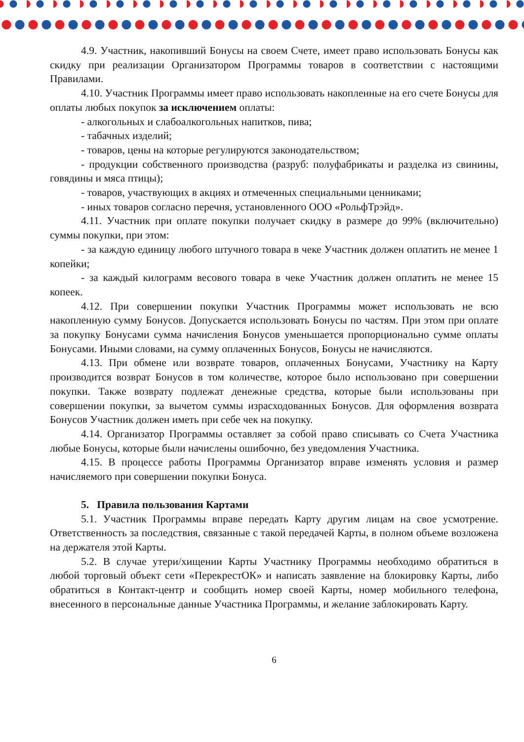4.9. Участник, накопивший Бонусы на своем Счете, имеет право использовать Бонусы как скидку при реализации Организатором Программы товаров в соответствии с настоящими Правилами.
4.10. Участник Программы имеет право использовать накопленные на его счете Бонусы для оплаты любых покупок за исключением оплаты:
- алкогольных и слабоалкогольных напитков, пива;
- табачных изделий;
- товаров, цены на которые регулируются законодательством;
- продукции собственного производства (разруб: полуфабрикаты и разделка из свинины, говядины и мяса птицы);
- товаров, участвующих в акциях и отмеченных специальными ценниками;
- иных товаров согласно перечня, установленного ООО «РольфТрэйд».
4.11. Участник при оплате покупки получает скидку в размере до 99% (включительно) суммы покупки, при этом:
- за каждую единицу любого штучного товара в чеке Участник должен оплатить не менее 1 копейки;
- за каждый килограмм весового товара в чеке Участник должен оплатить не менее 15 копеек.
4.12. При совершении покупки Участник Программы может использовать не всю накопленную сумму Бонусов. Допускается использовать Бонусы по частям. При этом при оплате за покупку Бонусами сумма начисления Бонусов уменьшается пропорционально сумме оплаты Бонусами. Иными словами, на сумму оплаченных Бонусов, Бонусы не начисляются.
4.13. При обмене или возврате товаров, оплаченных Бонусами, Участнику на Карту производится возврат Бонусов в том количестве, которое было использовано при совершении покупки. Также возврату подлежат денежные средства, которые были использованы при совершении покупки, за вычетом суммы израсходованных Бонусов. Для оформления возврата Бонусов Участник должен иметь при себе чек на покупку.
4.14. Организатор Программы оставляет за собой право списывать со Счета Участника любые Бонусы, которые были начислены ошибочно, без уведомления Участника.
4.15. В процессе работы Программы Организатор вправе изменять условия и размер начисляемого при совершении покупки Бонуса.
5. Правила пользования Картами
5.1. Участник Программы вправе передать Карту другим лицам на свое усмотрение. Ответственность за последствия, связанные с такой передачей Карты, в полном объеме возложена на держателя этой Карты.
5.2. В случае утери/хищении Карты Участнику Программы необходимо обратиться в любой торговый объект сети «ПерекрестОК» и написать заявление на блокировку Карты, либо обратиться в Контакт-центр и сообщить номер своей Карты, номер мобильного телефона, внесенного в персональные данные Участника Программы, и желание заблокировать Карту.
6